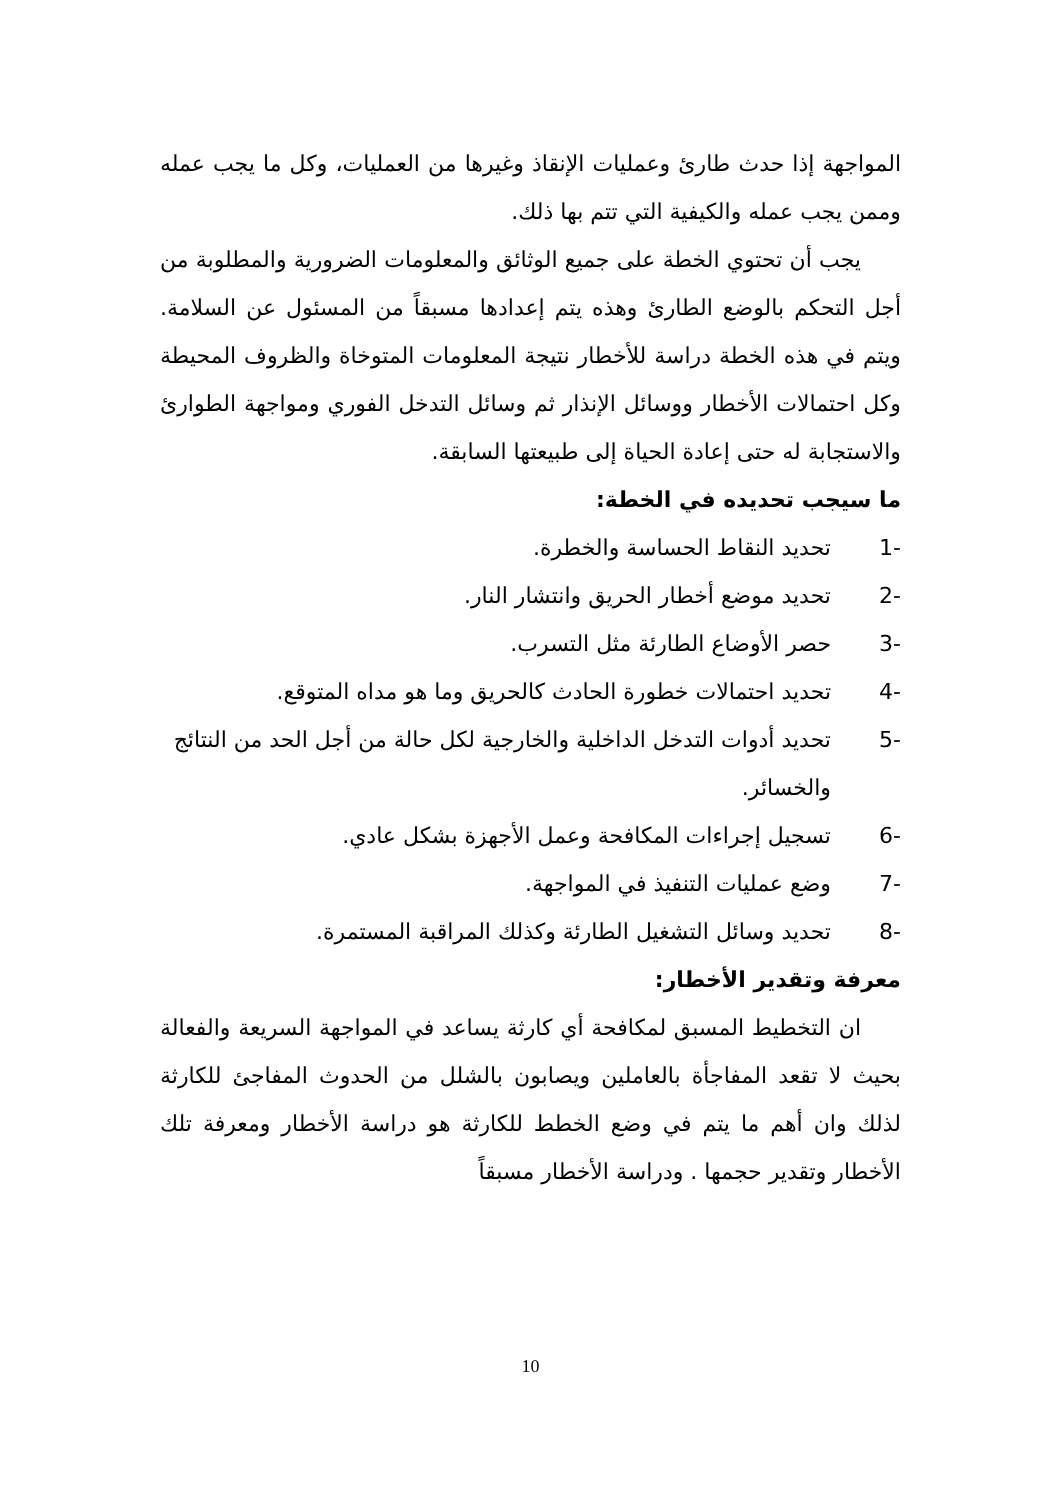المواجهة إذا حدث طارئ وعمليات الإنقاذ وغيرها من العمليات، وكل ما يجب عمله وممن يجب عمله والكيفية التي تتم بها ذلك.
يجب أن تحتوي الخطة على جميع الوثائق والمعلومات الضرورية والمطلوبة من أجل التحكم بالوضع الطارئ وهذه يتم إعدادها مسبقاً من المسئول عن السلامة. ويتم في هذه الخطة دراسة للأخطار نتيجة المعلومات المتوخاة والظروف المحيطة وكل احتمالات الأخطار ووسائل الإنذار ثم وسائل التدخل الفوري ومواجهة الطوارئ والاستجابة له حتى إعادة الحياة إلى طبيعتها السابقة.
ما سيجب تحديده في الخطة:
1- تحديد النقاط الحساسة والخطرة.
2- تحديد موضع أخطار الحريق وانتشار النار.
3- حصر الأوضاع الطارئة مثل التسرب.
4- تحديد احتمالات خطورة الحادث كالحريق وما هو مداه المتوقع.
5- تحديد أدوات التدخل الداخلية والخارجية لكل حالة من أجل الحد من النتائج والخسائر.
6- تسجيل إجراءات المكافحة وعمل الأجهزة بشكل عادي.
7- وضع عمليات التنفيذ في المواجهة.
8- تحديد وسائل التشغيل الطارئة وكذلك المراقبة المستمرة.
معرفة وتقدير الأخطار:
ان التخطيط المسبق لمكافحة أي كارثة يساعد في المواجهة السريعة والفعالة بحيث لا تقعد المفاجأة بالعاملين ويصابون بالشلل من الحدوث المفاجئ للكارثة لذلك وان أهم ما يتم في وضع الخطط للكارثة هو دراسة الأخطار ومعرفة تلك الأخطار وتقدير حجمها . ودراسة الأخطار مسبقاً
10